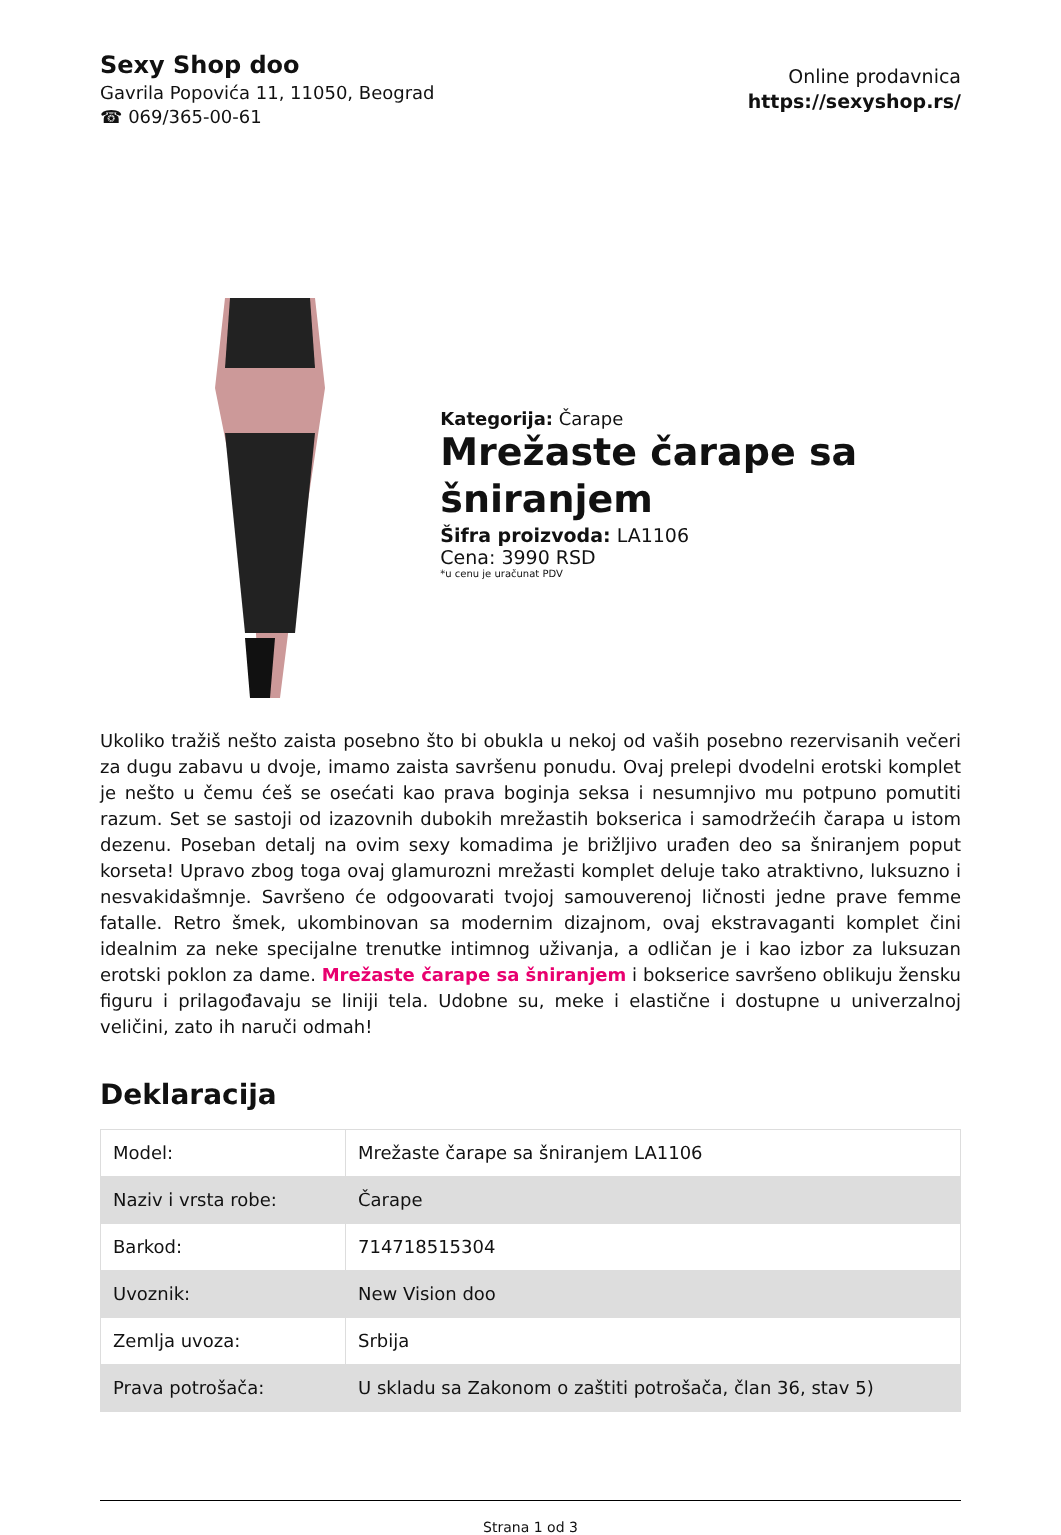Sexy Shop doo
Gavrila Popovića 11, 11050, Beograd
☎ 069/365-00-61
Online prodavnica
https://sexyshop.rs/
Kategorija: Čarape
Mrežaste čarape sa šniranjem
Šifra proizvoda: LA1106
Cena: 3990 RSD
*u cenu je uračunat PDV
Ukoliko tražiš nešto zaista posebno što bi obukla u nekoj od vaših posebno rezervisanih večeri za dugu zabavu u dvoje, imamo zaista savršenu ponudu. Ovaj prelepi dvodelni erotski komplet je nešto u čemu ćeš se osećati kao prava boginja seksa i nesumnjivo mu potpuno pomutiti razum. Set se sastoji od izazovnih dubokih mrežastih bokserica i samodržećih čarapa u istom dezenu. Poseban detalj na ovim sexy komadima je brižljivo urađen deo sa šniranjem poput korseta! Upravo zbog toga ovaj glamurozni mrežasti komplet deluje tako atraktivno, luksuzno i nesvakidašmnje. Savršeno će odgoovarati tvojoj samouverenoj ličnosti jedne prave femme fatalle. Retro šmek, ukombinovan sa modernim dizajnom, ovaj ekstravaganti komplet čini idealnim za neke specijalne trenutke intimnog uživanja, a odličan je i kao izbor za luksuzan erotski poklon za dame. Mrežaste čarape sa šniranjem i bokserice savršeno oblikuju žensku figuru i prilagođavaju se liniji tela. Udobne su, meke i elastične i dostupne u univerzalnoj veličini, zato ih naruči odmah!
Deklaracija
| Model: | Mrežaste čarape sa šniranjem LA1106 |
| Naziv i vrsta robe: | Čarape |
| Barkod: | 714718515304 |
| Uvoznik: | New Vision doo |
| Zemlja uvoza: | Srbija |
| Prava potrošača: | U skladu sa Zakonom o zaštiti potrošača, član 36, stav 5) |
Strana 1 od 3